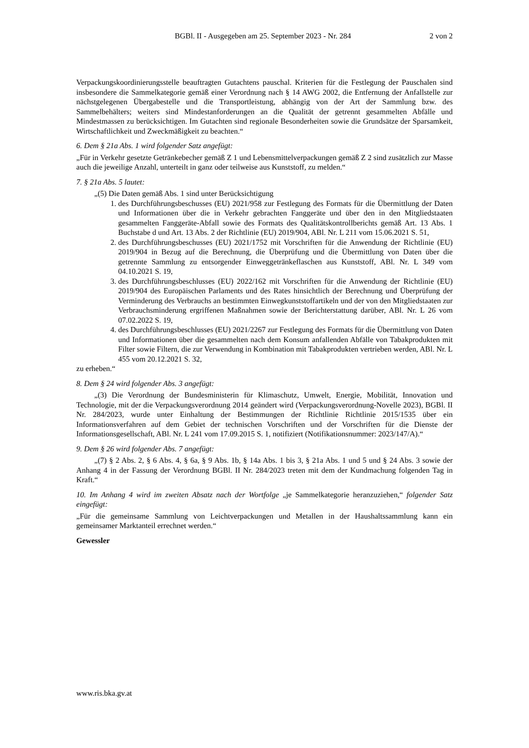BGBl. II - Ausgegeben am 25. September 2023 - Nr. 284
2 von 2
Verpackungskoordinierungsstelle beauftragten Gutachtens pauschal. Kriterien für die Festlegung der Pauschalen sind insbesondere die Sammelkategorie gemäß einer Verordnung nach § 14 AWG 2002, die Entfernung der Anfallstelle zur nächstgelegenen Übergabestelle und die Transportleistung, abhängig von der Art der Sammlung bzw. des Sammelbehälters; weiters sind Mindestanforderungen an die Qualität der getrennt gesammelten Abfälle und Mindestmassen zu berücksichtigen. Im Gutachten sind regionale Besonderheiten sowie die Grundsätze der Sparsamkeit, Wirtschaftlichkeit und Zweckmäßigkeit zu beachten.“
6. Dem § 21a Abs. 1 wird folgender Satz angefügt:
„Für in Verkehr gesetzte Getränkebecher gemäß Z 1 und Lebensmittelverpackungen gemäß Z 2 sind zusätzlich zur Masse auch die jeweilige Anzahl, unterteilt in ganz oder teilweise aus Kunststoff, zu melden.“
7. § 21a Abs. 5 lautet:
„(5) Die Daten gemäß Abs. 1 sind unter Berücksichtigung
1. des Durchführungsbeschusses (EU) 2021/958 zur Festlegung des Formats für die Übermittlung der Daten und Informationen über die in Verkehr gebrachten Fanggeräte und über den in den Mitgliedstaaten gesammelten Fanggeräte-Abfall sowie des Formats des Qualitätskontrollberichts gemäß Art. 13 Abs. 1 Buchstabe d und Art. 13 Abs. 2 der Richtlinie (EU) 2019/904, ABl. Nr. L 211 vom 15.06.2021 S. 51,
2. des Durchführungsbeschusses (EU) 2021/1752 mit Vorschriften für die Anwendung der Richtlinie (EU) 2019/904 in Bezug auf die Berechnung, die Überprüfung und die Übermittlung von Daten über die getrennte Sammlung zu entsorgender Einweggetränkeflaschen aus Kunststoff, ABl. Nr. L 349 vom 04.10.2021 S. 19,
3. des Durchführungsbeschlusses (EU) 2022/162 mit Vorschriften für die Anwendung der Richtlinie (EU) 2019/904 des Europäischen Parlaments und des Rates hinsichtlich der Berechnung und Überprüfung der Verminderung des Verbrauchs an bestimmten Einwegkunststoffartikeln und der von den Mitgliedstaaten zur Verbrauchsminderung ergriffenen Maßnahmen sowie der Berichterstattung darüber, ABl. Nr. L 26 vom 07.02.2022 S. 19,
4. des Durchführungsbeschlusses (EU) 2021/2267 zur Festlegung des Formats für die Übermittlung von Daten und Informationen über die gesammelten nach dem Konsum anfallenden Abfälle von Tabakprodukten mit Filter sowie Filtern, die zur Verwendung in Kombination mit Tabakprodukten vertrieben werden, ABl. Nr. L 455 vom 20.12.2021 S. 32,
zu erheben.“
8. Dem § 24 wird folgender Abs. 3 angefügt:
„(3) Die Verordnung der Bundesministerin für Klimaschutz, Umwelt, Energie, Mobilität, Innovation und Technologie, mit der die Verpackungsverordnung 2014 geändert wird (Verpackungsverordnung-Novelle 2023), BGBl. II Nr. 284/2023, wurde unter Einhaltung der Bestimmungen der Richtlinie Richtlinie 2015/1535 über ein Informationsverfahren auf dem Gebiet der technischen Vorschriften und der Vorschriften für die Dienste der Informationsgesellschaft, ABl. Nr. L 241 vom 17.09.2015 S. 1, notifiziert (Notifikationsnummer: 2023/147/A).“
9. Dem § 26 wird folgender Abs. 7 angefügt:
„(7) § 2 Abs. 2, § 6 Abs. 4, § 6a, § 9 Abs. 1b, § 14a Abs. 1 bis 3, § 21a Abs. 1 und 5 und § 24 Abs. 3 sowie der Anhang 4 in der Fassung der Verordnung BGBl. II Nr. 284/2023 treten mit dem der Kundmachung folgenden Tag in Kraft.“
10. Im Anhang 4 wird im zweiten Absatz nach der Wortfolge „je Sammelkategorie heranzuziehen,“ folgender Satz eingefügt:
„Für die gemeinsame Sammlung von Leichtverpackungen und Metallen in der Haushaltssammlung kann ein gemeinsamer Marktanteil errechnet werden.“
Gewessler
www.ris.bka.gv.at